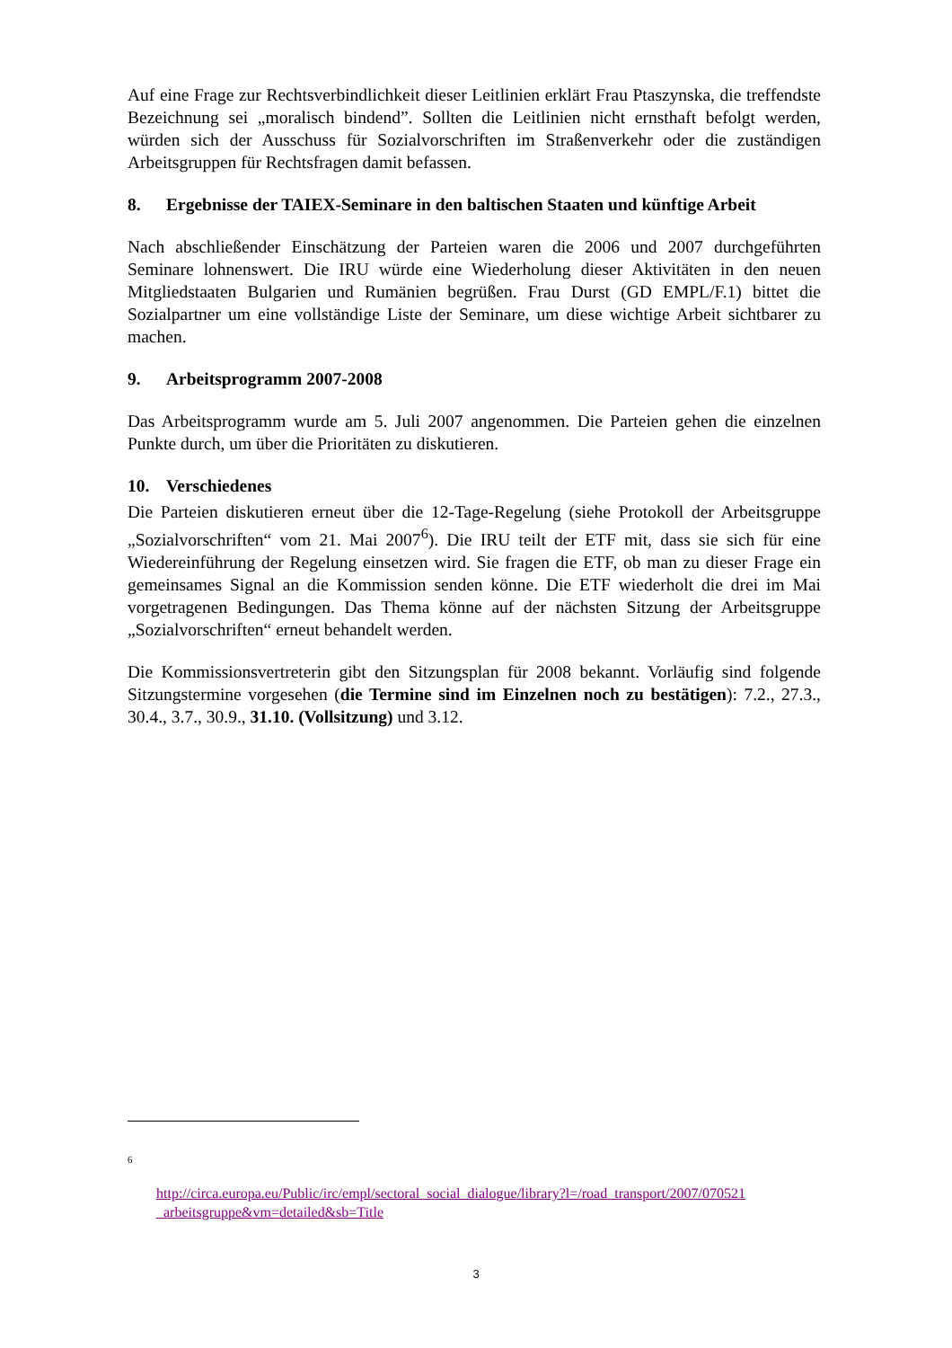Auf eine Frage zur Rechtsverbindlichkeit dieser Leitlinien erklärt Frau Ptaszynska, die treffendste Bezeichnung sei „moralisch bindend”. Sollten die Leitlinien nicht ernsthaft befolgt werden, würden sich der Ausschuss für Sozialvorschriften im Straßenverkehr oder die zuständigen Arbeitsgruppen für Rechtsfragen damit befassen.
8. Ergebnisse der TAIEX-Seminare in den baltischen Staaten und künftige Arbeit
Nach abschließender Einschätzung der Parteien waren die 2006 und 2007 durchgeführten Seminare lohnenswert. Die IRU würde eine Wiederholung dieser Aktivitäten in den neuen Mitgliedstaaten Bulgarien und Rumänien begrüßen. Frau Durst (GD EMPL/F.1) bittet die Sozialpartner um eine vollständige Liste der Seminare, um diese wichtige Arbeit sichtbarer zu machen.
9. Arbeitsprogramm 2007-2008
Das Arbeitsprogramm wurde am 5. Juli 2007 angenommen. Die Parteien gehen die einzelnen Punkte durch, um über die Prioritäten zu diskutieren.
10. Verschiedenes
Die Parteien diskutieren erneut über die 12-Tage-Regelung (siehe Protokoll der Arbeitsgruppe „Sozialvorschriften“ vom 21. Mai 2007<sup>6</sup>). Die IRU teilt der ETF mit, dass sie sich für eine Wiedereinführung der Regelung einsetzen wird. Sie fragen die ETF, ob man zu dieser Frage ein gemeinsames Signal an die Kommission senden könne. Die ETF wiederholt die drei im Mai vorgetragenen Bedingungen. Das Thema könne auf der nächsten Sitzung der Arbeitsgruppe „Sozialvorschriften“ erneut behandelt werden.
Die Kommissionsvertreterin gibt den Sitzungsplan für 2008 bekannt. Vorläufig sind folgende Sitzungstermine vorgesehen (die Termine sind im Einzelnen noch zu bestätigen): 7.2., 27.3., 30.4., 3.7., 30.9., 31.10. (Vollsitzung) und 3.12.
<sup>6</sup>
http://circa.europa.eu/Public/irc/empl/sectoral_social_dialogue/library?l=/road_transport/2007/070521 _arbeitsgruppe&vm=detailed&sb=Title
3